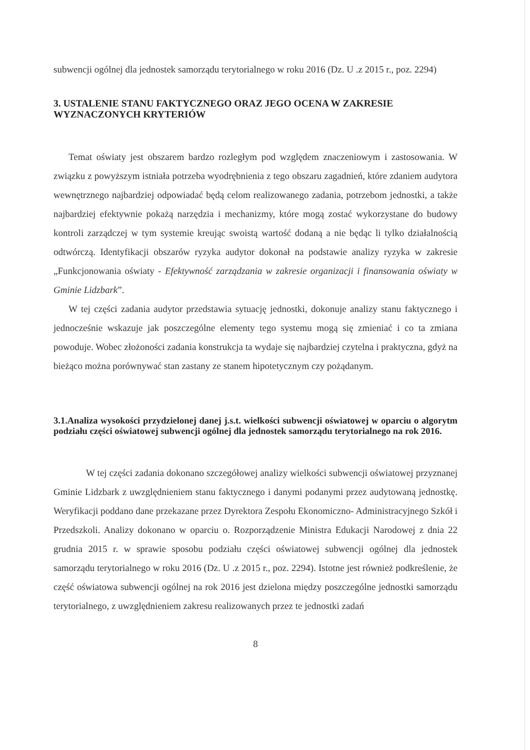subwencji ogólnej dla jednostek samorządu terytorialnego w roku 2016 (Dz. U .z 2015 r., poz. 2294)
3. USTALENIE STANU FAKTYCZNEGO ORAZ JEGO OCENA W ZAKRESIE WYZNACZONYCH KRYTERIÓW
Temat oświaty jest obszarem bardzo rozległym pod względem znaczeniowym i zastosowania. W związku z powyższym istniała potrzeba wyodrębnienia z tego obszaru zagadnień, które zdaniem audytora wewnętrznego najbardziej odpowiadać będą celom realizowanego zadania, potrzebom jednostki, a także najbardziej efektywnie pokażą narzędzia i mechanizmy, które mogą zostać wykorzystane do budowy kontroli zarządczej w tym systemie kreując swoistą wartość dodaną a nie będąc li tylko działalnością odtwórczą. Identyfikacji obszarów ryzyka audytor dokonał na podstawie analizy ryzyka w zakresie „Funkcjonowania oświaty - Efektywność zarządzania w zakresie organizacji i finansowania oświaty w Gminie Lidzbark”.
W tej części zadania audytor przedstawia sytuację jednostki, dokonuje analizy stanu faktycznego i jednocześnie wskazuje jak poszczególne elementy tego systemu mogą się zmieniać i co ta zmiana powoduje. Wobec złożoności zadania konstrukcja ta wydaje się najbardziej czytelna i praktyczna, gdyż na bieżąco można porównywać stan zastany ze stanem hipotetycznym czy pożądanym.
3.1.Analiza wysokości przydzielonej danej j.s.t. wielkości subwencji oświatowej w oparciu o algorytm podziału części oświatowej subwencji ogólnej dla jednostek samorządu terytorialnego na rok 2016.
W tej części zadania dokonano szczegółowej analizy wielkości subwencji oświatowej przyznanej Gminie Lidzbark z uwzględnieniem stanu faktycznego i danymi podanymi przez audytowaną jednostkę. Weryfikacji poddano dane przekazane przez Dyrektora Zespołu Ekonomiczno- Administracyjnego Szkół i Przedszkoli. Analizy dokonano w oparciu o. Rozporządzenie Ministra Edukacji Narodowej z dnia 22 grudnia 2015 r. w sprawie sposobu podziału części oświatowej subwencji ogólnej dla jednostek samorządu terytorialnego w roku 2016 (Dz. U .z 2015 r., poz. 2294). Istotne jest również podkreślenie, że część oświatowa subwencji ogólnej na rok 2016 jest dzielona między poszczególne jednostki samorządu terytorialnego, z uwzględnieniem zakresu realizowanych przez te jednostki zadań
8